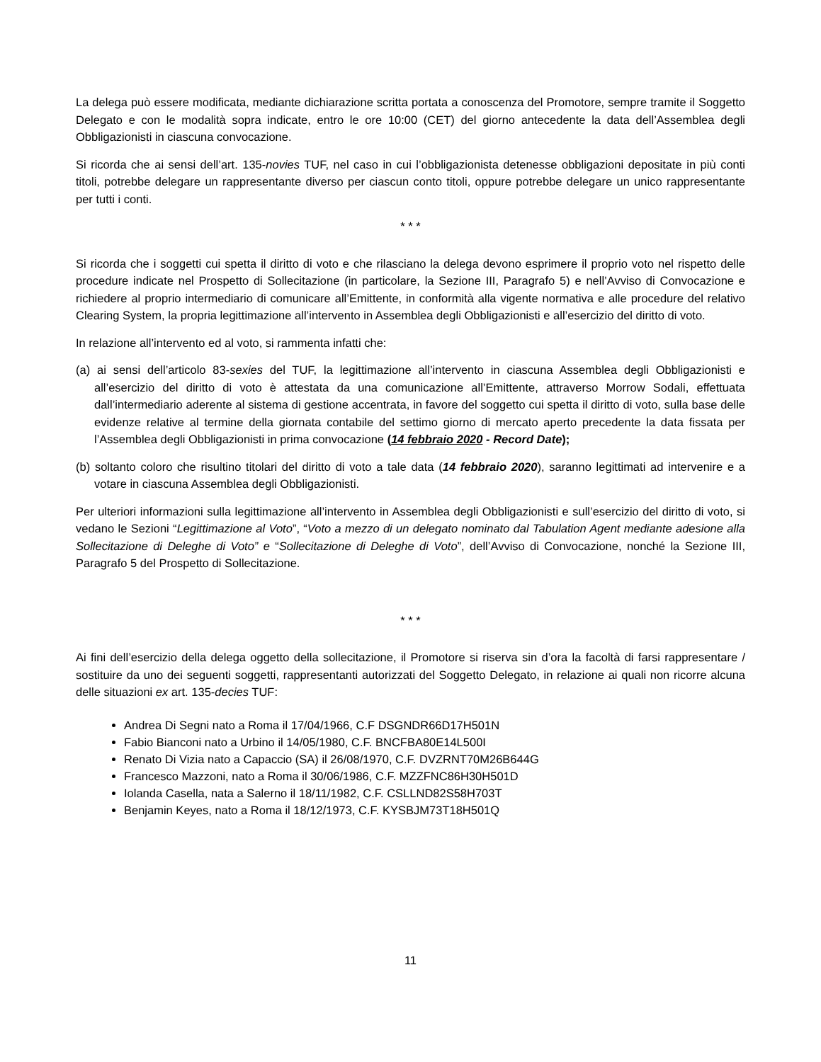La delega può essere modificata, mediante dichiarazione scritta portata a conoscenza del Promotore, sempre tramite il Soggetto Delegato e con le modalità sopra indicate, entro le ore 10:00 (CET) del giorno antecedente la data dell’Assemblea degli Obbligazionisti in ciascuna convocazione.
Si ricorda che ai sensi dell’art. 135-novies TUF, nel caso in cui l’obbligazionista detenesse obbligazioni depositate in più conti titoli, potrebbe delegare un rappresentante diverso per ciascun conto titoli, oppure potrebbe delegare un unico rappresentante per tutti i conti.
* * *
Si ricorda che i soggetti cui spetta il diritto di voto e che rilasciano la delega devono esprimere il proprio voto nel rispetto delle procedure indicate nel Prospetto di Sollecitazione (in particolare, la Sezione III, Paragrafo 5) e nell’Avviso di Convocazione e richiedere al proprio intermediario di comunicare all’Emittente, in conformità alla vigente normativa e alle procedure del relativo Clearing System, la propria legittimazione all’intervento in Assemblea degli Obbligazionisti e all’esercizio del diritto di voto.
In relazione all’intervento ed al voto, si rammenta infatti che:
(a) ai sensi dell’articolo 83-sexies del TUF, la legittimazione all’intervento in ciascuna Assemblea degli Obbligazionisti e all’esercizio del diritto di voto è attestata da una comunicazione all’Emittente, attraverso Morrow Sodali, effettuata dall’intermediario aderente al sistema di gestione accentrata, in favore del soggetto cui spetta il diritto di voto, sulla base delle evidenze relative al termine della giornata contabile del settimo giorno di mercato aperto precedente la data fissata per l’Assemblea degli Obbligazionisti in prima convocazione (14 febbraio 2020 - Record Date);
(b) soltanto coloro che risultino titolari del diritto di voto a tale data (14 febbraio 2020), saranno legittimati ad intervenire e a votare in ciascuna Assemblea degli Obbligazionisti.
Per ulteriori informazioni sulla legittimazione all’intervento in Assemblea degli Obbligazionisti e sull’esercizio del diritto di voto, si vedano le Sezioni “Legittimazione al Voto”, “Voto a mezzo di un delegato nominato dal Tabulation Agent mediante adesione alla Sollecitazione di Deleghe di Voto” e “Sollecitazione di Deleghe di Voto”, dell’Avviso di Convocazione, nonché la Sezione III, Paragrafo 5 del Prospetto di Sollecitazione.
* * *
Ai fini dell’esercizio della delega oggetto della sollecitazione, il Promotore si riserva sin d’ora la facoltà di farsi rappresentare / sostituire da uno dei seguenti soggetti, rappresentanti autorizzati del Soggetto Delegato, in relazione ai quali non ricorre alcuna delle situazioni ex art. 135-decies TUF:
Andrea Di Segni nato a Roma il 17/04/1966, C.F DSGNDR66D17H501N
Fabio Bianconi nato a Urbino il 14/05/1980, C.F. BNCFBA80E14L500I
Renato Di Vizia nato a Capaccio (SA) il 26/08/1970, C.F. DVZRNT70M26B644G
Francesco Mazzoni, nato a Roma il 30/06/1986, C.F. MZZFNC86H30H501D
Iolanda Casella, nata a Salerno il 18/11/1982, C.F. CSLLND82S58H703T
Benjamin Keyes, nato a Roma il 18/12/1973, C.F. KYSBJM73T18H501Q
11